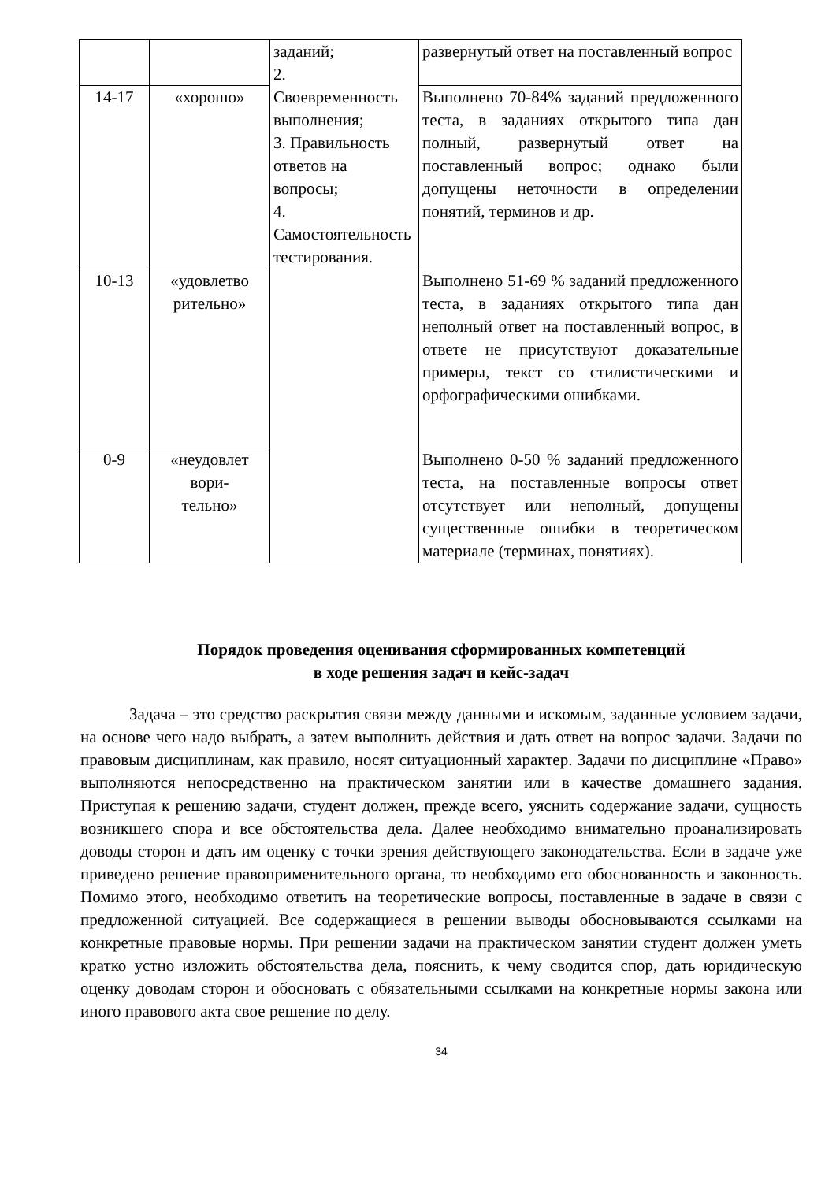| | | заданий; 2. Своевременность выполнения; 3. Правильность ответов на вопросы; 4. Самостоятельность тестирования. | развернутый ответ на поставленный вопрос |
| 14-17 | «хорошо» | | Выполнено 70-84% заданий предложенного теста, в заданиях открытого типа дан полный, развернутый ответ на поставленный вопрос; однако были допущены неточности в определении понятий, терминов и др. |
| 10-13 | «удовлетво рительно» | | Выполнено 51-69 % заданий предложенного теста, в заданиях открытого типа дан неполный ответ на поставленный вопрос, в ответе не присутствуют доказательные примеры, текст со стилистическими и орфографическими ошибками. |
| 0-9 | «неудовлет вори- тельно» | | Выполнено 0-50 % заданий предложенного теста, на поставленные вопросы ответ отсутствует или неполный, допущены существенные ошибки в теоретическом материале (терминах, понятиях). |
Порядок проведения оценивания сформированных компетенций
в ходе решения задач и кейс-задач
Задача – это средство раскрытия связи между данными и искомым, заданные условием задачи, на основе чего надо выбрать, а затем выполнить действия и дать ответ на вопрос задачи. Задачи по правовым дисциплинам, как правило, носят ситуационный характер. Задачи по дисциплине «Право» выполняются непосредственно на практическом занятии или в качестве домашнего задания. Приступая к решению задачи, студент должен, прежде всего, уяснить содержание задачи, сущность возникшего спора и все обстоятельства дела. Далее необходимо внимательно проанализировать доводы сторон и дать им оценку с точки зрения действующего законодательства. Если в задаче уже приведено решение правоприменительного органа, то необходимо его обоснованность и законность. Помимо этого, необходимо ответить на теоретические вопросы, поставленные в задаче в связи с предложенной ситуацией. Все содержащиеся в решении выводы обосновываются ссылками на конкретные правовые нормы. При решении задачи на практическом занятии студент должен уметь кратко устно изложить обстоятельства дела, пояснить, к чему сводится спор, дать юридическую оценку доводам сторон и обосновать с обязательными ссылками на конкретные нормы закона или иного правового акта свое решение по делу.
34